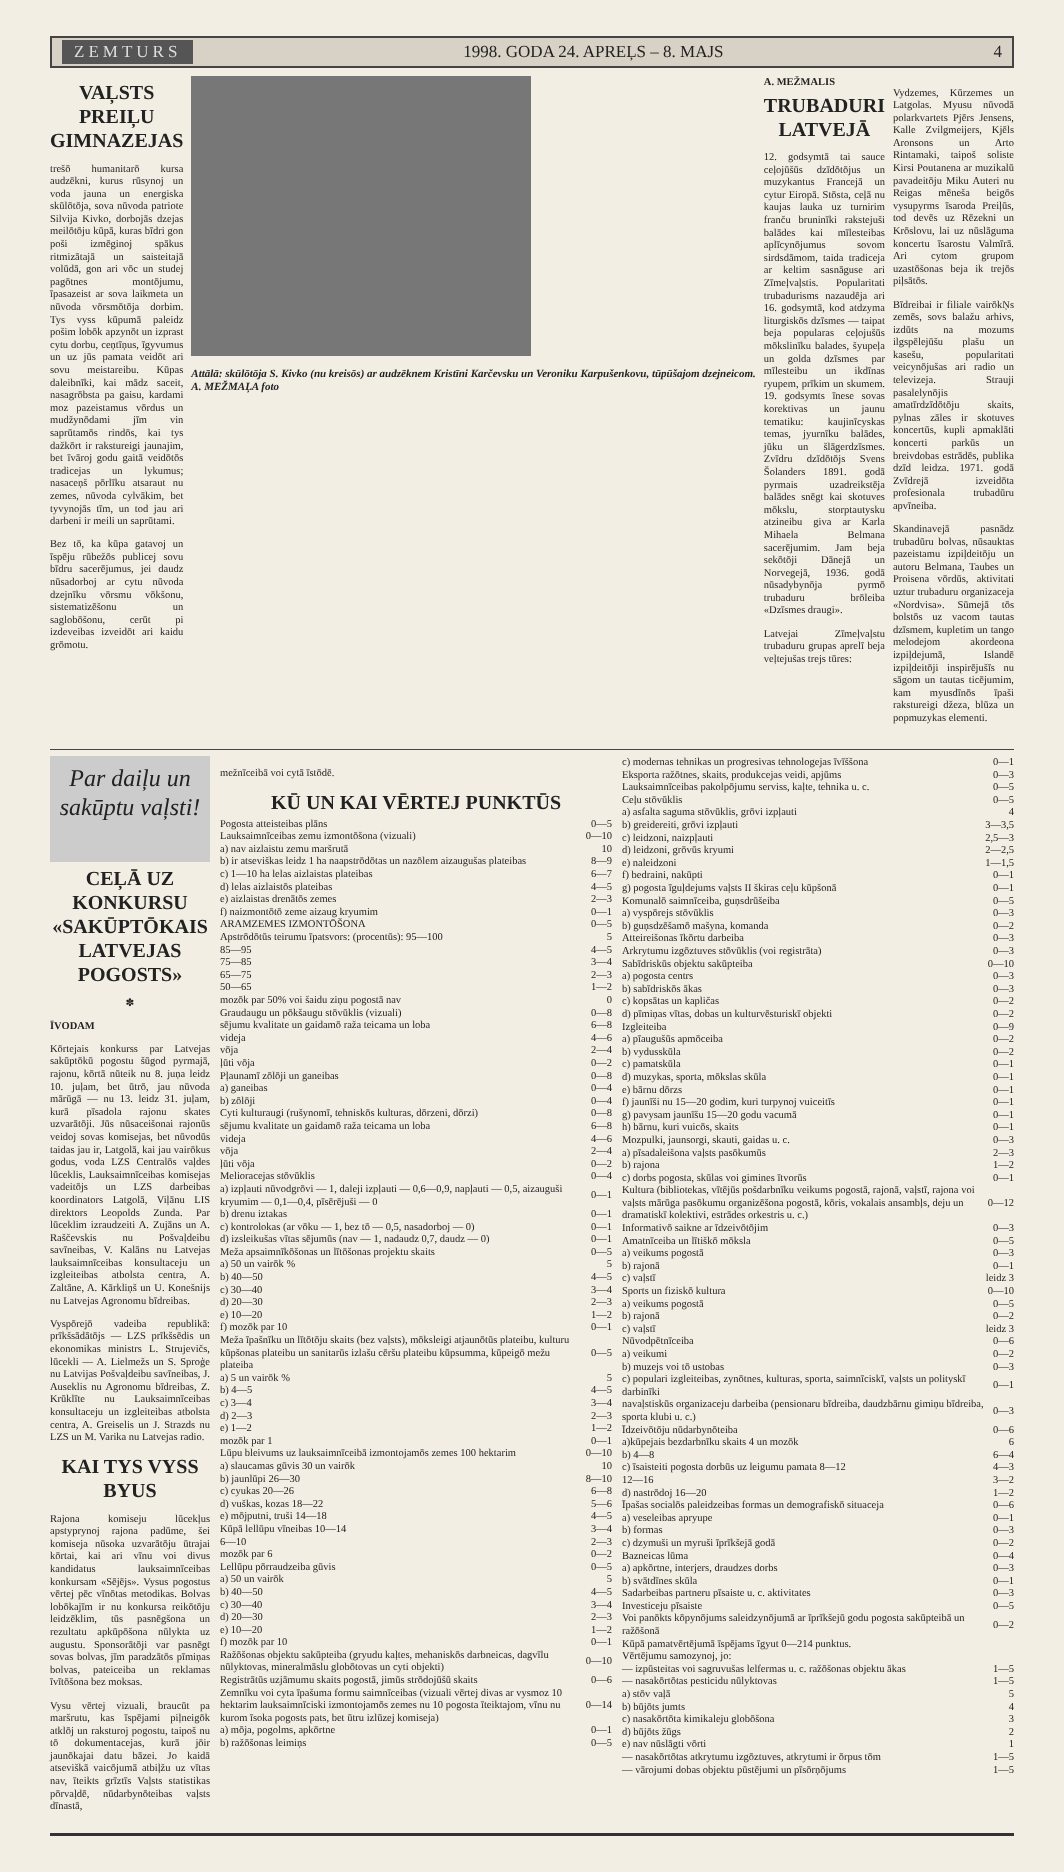ZEMTURS 1998. GODA 24. APREĻS – 8. MAJS 4
VAĻSTS PREIĻU GIMNAZEJAS
trešō humanitarō kursa audzēkni, kurus rūsynoj un voda jauna un energiska skūlōtōja, sova nūvoda patriote Silvija Kivko, dorbojās dzejas meilōtōju kūpā, kuras bīdri gon poši izmēginoj spākus ritmizātajā un saisteitajā volūdā, gon ari vōc un studej pagōtnes montōjumu, īpasazeist ar sova laikmeta un nūvoda vōrsmōtōja dorbim. Tys vyss kūpumā paleidz pošim lobōk apzynōt un izprast cytu dorbu, ceņtīņus, īgyvumus un uz jūs pamata veidōt ari sovu meistareibu. Kūpas daleibnīki, kai mādz saceit, nasagrōbsta pa gaisu, kardami moz pazeistamus vōrdus un mudžynōdami jīm vin saprūtamōs rindōs, kai tys dažkōrt ir rakstureigi jaunajim, bet īvāroj godu gaitā veidōtōs tradicejas un lykumus; nasaceņš pōrlīku atsaraut nu zemes, nūvoda cylvākim, bet tyvynojās tīm, un tod jau ari darbeni ir meili un saprūtami.
Bez tō, ka kūpa gatavoj un īspēju rūbežōs publicej sovu bīdru sacerējumus, jei daudz nūsadorboj ar cytu nūvoda dzejnīku vōrsmu vōkšonu, sistematizēšonu un saglobōšonu, cerūt pi izdeveibas izveidōt ari kaidu grōmotu.
Attālā: skūlōtōja S. Kivko (nu kreisōs) ar audzēknem Kristīni Karčevsku un Veroniku Karpušenkovu, tūpūšajom dzejneicom.
A. MEŽMAĻA foto
A. MEŽMALIS
TRUBADURI LATVEJĀ
12. godsymtā tai sauce ceļojūšūs dzīdōtōjus un muzykantus Francejā un cytur Eiropā. Stōsta, ceļā nu kaujas lauka uz turnirim franču bruninīki rakstejuši balādes kai mīlesteibas aplīcynōjumus sovom sirdsdāmom, taida tradiceja ar keltim sasnāguse ari Zīmeļvaļstis. Popularitati trubadurisms nazaudēja ari 16. godsymtā, kod atdzyma liturgiskōs dzīsmes — taipat beja popularas ceļojušūs mōkslinīku balades, šyupeļa un golda dzīsmes par mīlesteibu un ikdīnas ryupem, prīkim un skumem. 19. godsymts īnese sovas korektivas un jaunu tematiku: kaujinīcyskas temas, jyurnīku balādes, jūku un šlāgerdzīsmes. Zvīdru dzīdōtōjs Svens Šolanders 1891. godā pyrmais uzadreikstēja balādes snēgt kai skotuves mōkslu, storptautysku atzineibu giva ar Karla Mihaela Belmana sacerējumim. Jam beja sekōtōji Dānejā un Norvegejā, 1936. godā nūsadybynōja pyrmō trubaduru brōleiba «Dzīsmes draugi».
Latvejai Zīmeļvaļstu trubaduru grupas aprelī beja veļtejušas trejs tūres:
Vydzemes, Kūrzemes un Latgolas. Myusu nūvodā polarkvartets Pjērs Jensens, Kalle Zvilgmeijers, Kjēls Aronsons un Arto Rintamaki, taipoš soliste Kirsi Poutanena ar muzikalū pavadeitōju Miku Auteri nu Reigas mēneša beigōs vysupyrms īsaroda Preiļūs, tod devēs uz Rēzekni un Krōslovu, lai uz nūslāguma koncertu īsarostu Valmīrā. Ari cytom grupom uzastōšonas beja ik trejōs piļsātōs.
Bīdreibai ir filiale vairōkŅs zemēs, sovs balažu arhivs, izdūts na mozums ilgspēlejūšu plašu un kasešu, popularitati veicynōjušas ari radio un televizeja. Strauji pasalelynōjis amatīrdzīdōtōju skaits, pylnas zāles ir skotuves koncertūs, kupli apmaklāti koncerti parkūs un breivdobas estrādēs, publika dzīd leidza. 1971. godā Zvīdrejā izveidōta profesionala trubadūru apvīneiba.
Skandinavejā pasnādz trubadūru bolvas, nūsauktas pazeistamu izpiļdeitōju un autoru Belmana, Taubes un Proisena vōrdūs, aktivitati uztur trubaduru organizaceja «Nordvisa». Sūmejā tōs bolstōs uz vacom tautas dzīsmem, kupletim un tango melodejom akordeona izpiļdejumā, Islandē izpiļdeitōji inspirējušīs nu sāgom un tautas ticējumim, kam myusdīnōs īpaši rakstureigi džeza, blūza un popmuzykas elementi.
Par daiļu un sakūptu vaļsti!
CEĻĀ UZ KONKURSU «SAKŪPTŌKAIS LATVEJAS POGOSTS»
✽
ĪVODAM
Kōrtejais konkurss par Latvejas sakūptōkū pogostu šūgod pyrmajā, rajonu, kōrtā nūteik nu 8. juņa leidz 10. juļam, bet ūtrō, jau nūvoda mārūgā — nu 13. leidz 31. juļam, kurā pīsadola rajonu skates uzvarātōji. Jūs nūsaceišonai rajonūs veidoj sovas komisejas, bet nūvodūs taidas jau ir, Latgolā, kai jau vairōkus godus, voda LZS Centralōs vaļdes lūceklis, Lauksaimnīceibas komisejas vadeitōjs un LZS darbeibas koordinators Latgolā, Viļānu LIS direktors Leopolds Zunda. Par lūceklim izraudzeiti A. Zujāns un A. Raščevskis nu Pošvaļdeibu savīneibas, V. Kalāns nu Latvejas lauksaimnīceibas konsultaceju un izgleiteibas atbolsta centra, A. Zaltāne, A. Kārkliņš un U. Konešnijs nu Latvejas Agronomu bīdreibas.
Vyspōrejō vadeiba republikā: prīkšsādātōjs — LZS prīkšsēdis un ekonomikas ministrs L. Strujevičs, lūcekli — A. Lielmežs un S. Sproģe nu Latvijas Pošvaļdeibu savīneibas, J. Auseklis nu Agronomu bīdreibas, Z. Krūklīte nu Lauksaimnīceibas konsultaceju un izgleiteibas atbolsta centra, A. Greiselis un J. Strazds nu LZS un M. Varika nu Latvejas radio.
KAI TYS VYSS BYUS
Rajona komiseju lūcekļus apstyprynoj rajona padūme, šei komiseja nūsoka uzvarātōju ūtrajai kōrtai, kai ari vīnu voi divus kandidatus lauksaimnīceibas konkursam «Sējējs». Vysus pogostus vērtej pēc vīnōtas metodikas. Bolvas lobōkajīm ir nu konkursa reikōtōju leidzēklim, tūs pasnēgšona un rezultatu apkūpōšona nūlykta uz augustu. Sponsorātōji var pasnēgt sovas bolvas, jīm paradzātōs pīmiņas bolvas, pateiceiba un reklamas īvītōšona bez moksas.
Vysu vērtej vizuali, braucūt pa maršrutu, kas īspējami piļneigōk atklōj un raksturoj pogostu, taipoš nu tō dokumentacejas, kurā jōir jaunōkajai datu bāzei. Jo kaidā atseviškā vaicōjumā atbiļžu uz vītas nav, īteikts grīztīs Vaļsts statistikas pōrvaļdē, nūdarbynōteibas vaļsts dīnastā,
mežnīceibā voi cytā īstōdē.
KŪ UN KAI VĒRTEJ PUNKTŪS
| Pogosta atteisteibas plāns | 0—5 |
| Lauksaimnīceibas zemu izmontōšona (vizuali) | 0—10 |
| a) nav aizlaistu zemu maršrutā | 10 |
| b) ir atseviškas leidz 1 ha naapstrōdōtas un nazōlem aizaugušas plateibas | 8—9 |
| c) 1—10 ha lelas aizlaistas plateibas | 6—7 |
| d) lelas aizlaistōs plateibas | 4—5 |
| e) aizlaistas drenātōs zemes | 2—3 |
| f) naizmontōtō zeme aizaug kryumim | 0—1 |
| ARAMZEMES IZMONTŌŠONA | 0—5 |
| Apstrōdōtūs teirumu īpatsvors: (procentūs): 95—100 | 5 |
| 85—95 | 4—5 |
| 75—85 | 3—4 |
| 65—75 | 2—3 |
| 50—65 | 1—2 |
| mozōk par 50% voi šaidu ziņu pogostā nav | 0 |
| Graudaugu un pōkšaugu stōvūklis (vizuali) | 0—8 |
| sējumu kvalitate un gaidamō raža teicama un loba | 6—8 |
| videja | 4—6 |
| vōja | 2—4 |
| ļūti vōja | 0—2 |
| Pļaunamī zōlōji un ganeibas | 0—8 |
| a) ganeibas | 0—4 |
| b) zōlōji | 0—4 |
| Cyti kulturaugi (rušynomī, tehniskōs kulturas, dōrzeni, dōrzi) | 0—8 |
| sējumu kvalitate un gaidamō raža teicama un loba | 6—8 |
| videja | 4—6 |
| vōja | 2—4 |
| ļūti vōja | 0—2 |
| Melioracejas stōvūklis | 0—4 |
| a) izpļauti nūvodgrōvi — 1, daleji izpļauti — 0,6—0,9, napļauti — 0,5, aizauguši kryumim — 0,1—0,4, pīsērējuši — 0 | 0—1 |
| b) drenu iztakas | 0—1 |
| c) kontrolokas (ar vōku — 1, bez tō — 0,5, nasadorboj — 0) | 0—1 |
| d) izsleikušas vītas sējumūs (nav — 1, nadaudz 0,7, daudz — 0) | 0—1 |
| Meža apsaimnīkōšonas un lītōšonas projektu skaits | 0—5 |
| a) 50 un vairōk % | 5 |
| b) 40—50 | 4—5 |
| c) 30—40 | 3—4 |
| d) 20—30 | 2—3 |
| e) 10—20 | 1—2 |
| f) mozōk par 10 | 0—1 |
| Meža īpašnīku un lītōtōju skaits (bez vaļsts), mōksleigi atjaunōtūs plateibu, kulturu kūpšonas plateibu un sanitarūs izlašu cēršu plateibu kūpsumma, kūpeigō mežu plateiba | 0—5 |
| a) 5 un vairōk % | 5 |
| b) 4—5 | 4—5 |
| c) 3—4 | 3—4 |
| d) 2—3 | 2—3 |
| e) 1—2 | 1—2 |
| mozōk par 1 | 0—1 |
| Lūpu bleivums uz lauksaimnīceibā izmontojamōs zemes 100 hektarim | 0—10 |
| a) slaucamas gūvis 30 un vairōk | 10 |
| b) jaunlūpi 26—30 | 8—10 |
| c) cyukas 20—26 | 6—8 |
| d) vuškas, kozas 18—22 | 5—6 |
| e) mōjputni, truši 14—18 | 4—5 |
| Kūpā lellūpu vīneibas 10—14 | 3—4 |
| 6—10 | 2—3 |
| mozōk par 6 | 0—2 |
| Lellūpu pōrraudzeiba gūvis | 0—5 |
| a) 50 un vairōk | 5 |
| b) 40—50 | 4—5 |
| c) 30—40 | 3—4 |
| d) 20—30 | 2—3 |
| e) 10—20 | 1—2 |
| f) mozōk par 10 | 0—1 |
| Ražōšonas objektu sakūpteiba (gryudu kaļtes, mehaniskōs darbneicas, dagvīlu nūlyktovas, mineralmāslu globōtovas un cyti objekti) | 0—10 |
| Registrātūs uzjāmumu skaits pogostā, jimūs strōdojūšū skaits | 0—6 |
| Zemnīku voi cyta īpašuma formu saimnīceibas (vizuali vērtej divas ar vysmoz 10 hektarim lauksaimnīciski izmontojamōs zemes nu 10 pogosta īteiktajom, vīnu nu kurom īsoka pogosts pats, bet ūtru izlūzej komiseja) | 0—14 |
| a) mōja, pogolms, apkōrtne | 0—1 |
| b) ražōšonas leimiņs | 0—5 |
| c) modernas tehnikas un progresivas tehnologejas īvīššona | 0—1 |
| Eksporta ražōtnes, skaits, produkcejas veidi, apjūms | 0—3 |
| Lauksaimnīceibas pakolpōjumu serviss, kaļte, tehnika u. c. | 0—5 |
| Ceļu stōvūklis | 0—5 |
| a) asfalta saguma stōvūklis, grōvi izpļauti | 4 |
| b) greidereiti, grōvi izpļauti | 3—3,5 |
| c) leidzoni, naizpļauti | 2,5—3 |
| d) leidzoni, grōvūs kryumi | 2—2,5 |
| e) naleidzoni | 1—1,5 |
| f) bedraini, nakūpti | 0—1 |
| g) pogosta īguļdejums vaļsts II škiras ceļu kūpšonā | 0—1 |
| Komunalō saimnīceiba, guņsdrūšeiba | 0—5 |
| a) vyspōrejs stōvūklis | 0—3 |
| b) guņsdzēšamō mašyna, komanda | 0—2 |
| Atteireišonas īkōrtu darbeiba | 0—3 |
| Arkrytumu izgōztuves stōvūklis (voi registrāta) | 0—3 |
| Sabīdriskūs objektu sakūpteiba | 0—10 |
| a) pogosta centrs | 0—3 |
| b) sabīdriskōs ākas | 0—3 |
| c) kopsātas un kapličas | 0—2 |
| d) pīmiņas vītas, dobas un kulturvēsturiskī objekti | 0—2 |
| Izgleiteiba | 0—9 |
| a) pīaugušūs apmōceiba | 0—2 |
| b) vydusskūla | 0—2 |
| c) pamatskūla | 0—1 |
| d) muzykas, sporta, mōkslas skūla | 0—1 |
| e) bārnu dōrzs | 0—1 |
| f) jaunīši nu 15—20 godim, kuri turpynoj vuiceitīs | 0—1 |
| g) pavysam jaunīšu 15—20 godu vacumā | 0—1 |
| h) bārnu, kuri vuicōs, skaits | 0—1 |
| Mozpulki, jaunsorgi, skauti, gaidas u. c. | 0—3 |
| a) pīsadaleišona vaļsts pasōkumūs | 2—3 |
| b) rajona | 1—2 |
| c) dorbs pogosta, skūlas voi gimines ītvorūs | 0—1 |
| Kultura (bibliotekas, vītējūs pošdarbnīku veikums pogostā, rajonā, vaļstī, rajona voi vaļsts mārūga pasōkumu organizēšona pogostā, kōris, vokalais ansambļs, deju un dramatiskī kolektivi, estrādes orkestris u. c.) | 0—12 |
| Informativō saikne ar īdzeivōtōjim | 0—3 |
| Amatnīceiba un lītiškō mōksla | 0—5 |
| a) veikums pogostā | 0—3 |
| b) rajonā | 0—1 |
| c) vaļstī | leidz 3 |
| Sports un fiziskō kultura | 0—10 |
| a) veikums pogostā | 0—5 |
| b) rajonā | 0—2 |
| c) vaļstī | leidz 3 |
| Nūvodpētnīceiba | 0—6 |
| a) veikumi | 0—2 |
| b) muzejs voi tō ustobas | 0—3 |
| c) populari izgleiteibas, zynōtnes, kulturas, sporta, saimnīciskī, vaļsts un polityskī darbinīki | 0—1 |
| navaļstiskūs organizaceju darbeiba (pensionaru bīdreiba, daudzbārnu gimiņu bīdreiba, sporta klubi u. c.) | 0—3 |
| Īdzeivōtōju nūdarbynōteiba | 0—6 |
| a)kūpejais bezdarbnīku skaits 4 un mozōk | 6 |
| b) 4—8 | 6—4 |
| c) īsaisteiti pogosta dorbūs uz leigumu pamata 8—12 | 4—3 |
| 12—16 | 3—2 |
| d) nastrōdoj 16—20 | 1—2 |
| Īpašas socialōs paleidzeibas formas un demografiskō situaceja | 0—6 |
| a) veseleibas apryupe | 0—1 |
| b) formas | 0—3 |
| c) dzymuši un myruši īprīkšejā godā | 0—2 |
| Bazneicas lūma | 0—4 |
| a) apkōrtne, interjers, draudzes dorbs | 0—3 |
| b) svātdīnes skūla | 0—1 |
| Sadarbeibas partneru pīsaiste u. c. aktivitates | 0—3 |
| Investiceju pīsaiste | 0—5 |
| Voi panōkts kōpynōjums saleidzynōjumā ar īprīkšejū godu pogosta sakūpteibā un ražōšonā | 0—2 |
| Kūpā pamatvērtējumā īspējams īgyut 0—214 punktus. | |
| Vērtējumu samozynoj, jo: | |
| — izpūsteitas voi sagruvušas lelfermas u. c. ražōšonas objektu ākas | 1—5 |
| — nasakōrtōtas pesticidu nūlyktovas | 1—5 |
| a) stōv vaļā | 5 |
| b) būjōts jumts | 4 |
| c) nasakōrtōta kimikaleju globōšona | 3 |
| d) būjōts žūgs | 2 |
| e) nav nūslāgti vōrti | 1 |
| — nasakōrtōtas atkrytumu izgōztuves, atkrytumi ir ōrpus tōm | 1—5 |
| — vārojumi dobas objektu pūstējumi un pīsōrņōjums | 1—5 |